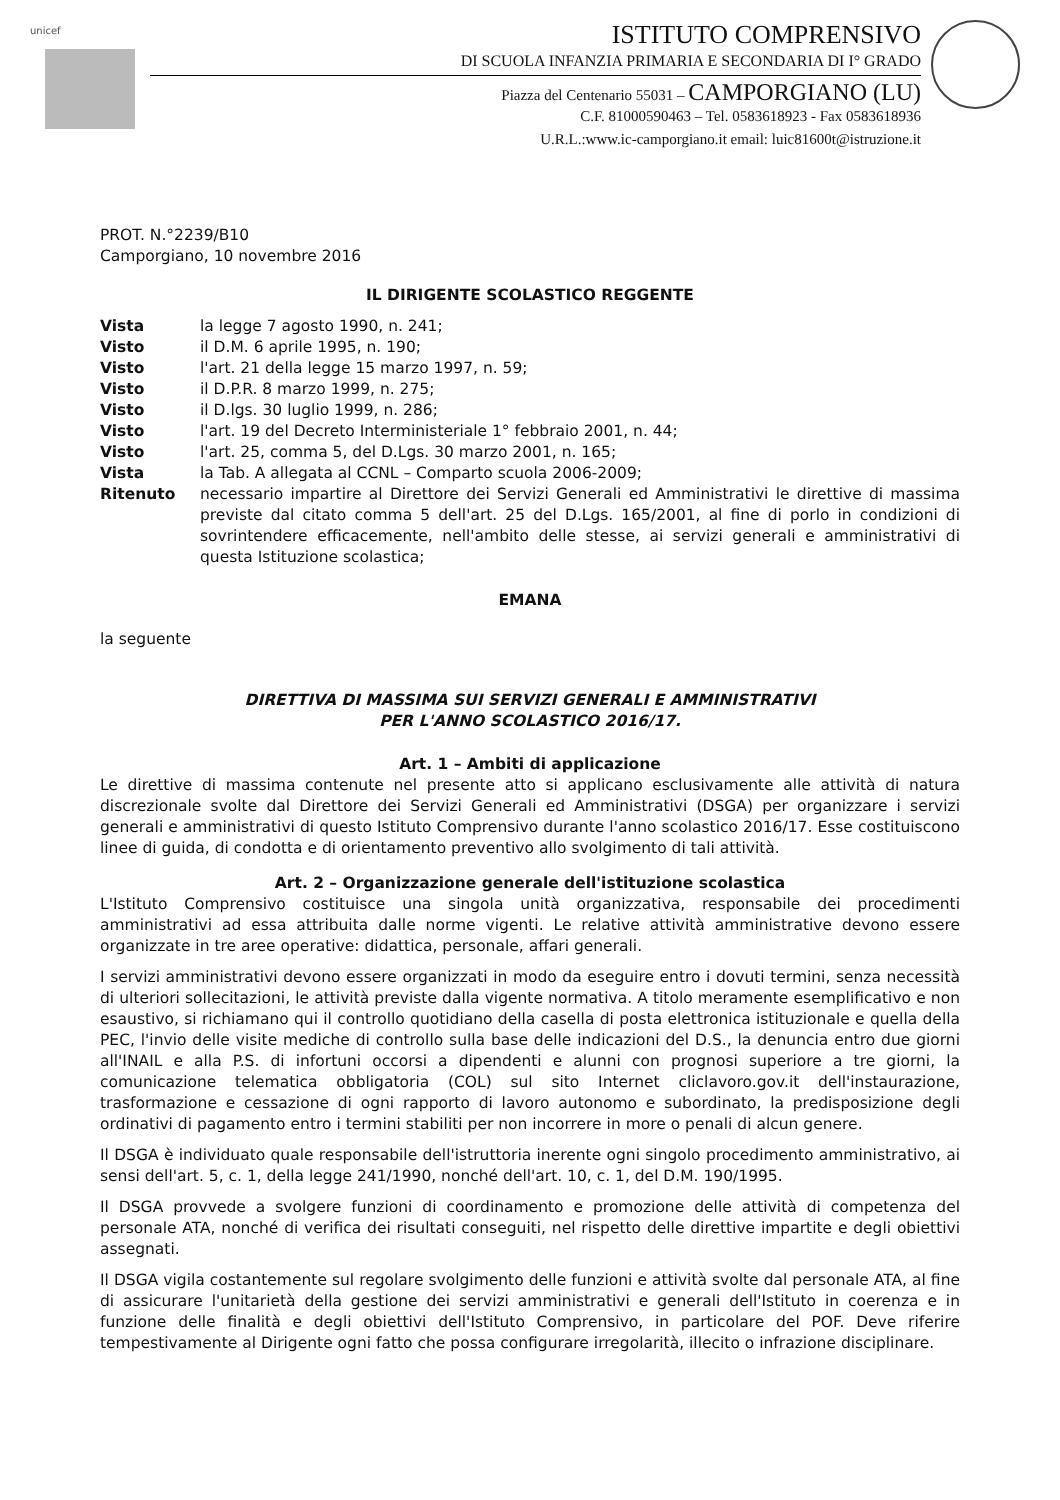unicef
ISTITUTO COMPRENSIVO
DI SCUOLA INFANZIA PRIMARIA E SECONDARIA DI I° GRADO
Piazza del Centenario 55031 – CAMPORGIANO (LU)
C.F. 81000590463 – Tel. 0583618923 - Fax 0583618936
U.R.L.:www.ic-camporgiano.it email: luic81600t@istruzione.it
PROT. N.°2239/B10
Camporgiano, 10 novembre 2016
IL DIRIGENTE SCOLASTICO REGGENTE
Vista la legge 7 agosto 1990, n. 241;
Visto il D.M. 6 aprile 1995, n. 190;
Visto l'art. 21 della legge 15 marzo 1997, n. 59;
Visto il D.P.R. 8 marzo 1999, n. 275;
Visto il D.lgs. 30 luglio 1999, n. 286;
Visto l'art. 19 del Decreto Interministeriale 1° febbraio 2001, n. 44;
Visto l'art. 25, comma 5, del D.Lgs. 30 marzo 2001, n. 165;
Vista la Tab. A allegata al CCNL – Comparto scuola 2006-2009;
Ritenuto necessario impartire al Direttore dei Servizi Generali ed Amministrativi le direttive di massima previste dal citato comma 5 dell'art. 25 del D.Lgs. 165/2001, al fine di porlo in condizioni di sovrintendere efficacemente, nell'ambito delle stesse, ai servizi generali e amministrativi di questa Istituzione scolastica;
EMANA
la seguente
DIRETTIVA DI MASSIMA SUI SERVIZI GENERALI E AMMINISTRATIVI
PER L'ANNO SCOLASTICO 2016/17.
Art. 1 – Ambiti di applicazione
Le direttive di massima contenute nel presente atto si applicano esclusivamente alle attività di natura discrezionale svolte dal Direttore dei Servizi Generali ed Amministrativi (DSGA) per organizzare i servizi generali e amministrativi di questo Istituto Comprensivo durante l'anno scolastico 2016/17. Esse costituiscono linee di guida, di condotta e di orientamento preventivo allo svolgimento di tali attività.
Art. 2 – Organizzazione generale dell'istituzione scolastica
L'Istituto Comprensivo costituisce una singola unità organizzativa, responsabile dei procedimenti amministrativi ad essa attribuita dalle norme vigenti. Le relative attività amministrative devono essere organizzate in tre aree operative: didattica, personale, affari generali.
I servizi amministrativi devono essere organizzati in modo da eseguire entro i dovuti termini, senza necessità di ulteriori sollecitazioni, le attività previste dalla vigente normativa. A titolo meramente esemplificativo e non esaustivo, si richiamano qui il controllo quotidiano della casella di posta elettronica istituzionale e quella della PEC, l'invio delle visite mediche di controllo sulla base delle indicazioni del D.S., la denuncia entro due giorni all'INAIL e alla P.S. di infortuni occorsi a dipendenti e alunni con prognosi superiore a tre giorni, la comunicazione telematica obbligatoria (COL) sul sito Internet cliclavoro.gov.it dell'instaurazione, trasformazione e cessazione di ogni rapporto di lavoro autonomo e subordinato, la predisposizione degli ordinativi di pagamento entro i termini stabiliti per non incorrere in more o penali di alcun genere.
Il DSGA è individuato quale responsabile dell'istruttoria inerente ogni singolo procedimento amministrativo, ai sensi dell'art. 5, c. 1, della legge 241/1990, nonché dell'art. 10, c. 1, del D.M. 190/1995.
Il DSGA provvede a svolgere funzioni di coordinamento e promozione delle attività di competenza del personale ATA, nonché di verifica dei risultati conseguiti, nel rispetto delle direttive impartite e degli obiettivi assegnati.
Il DSGA vigila costantemente sul regolare svolgimento delle funzioni e attività svolte dal personale ATA, al fine di assicurare l'unitarietà della gestione dei servizi amministrativi e generali dell'Istituto in coerenza e in funzione delle finalità e degli obiettivi dell'Istituto Comprensivo, in particolare del POF. Deve riferire tempestivamente al Dirigente ogni fatto che possa configurare irregolarità, illecito o infrazione disciplinare.